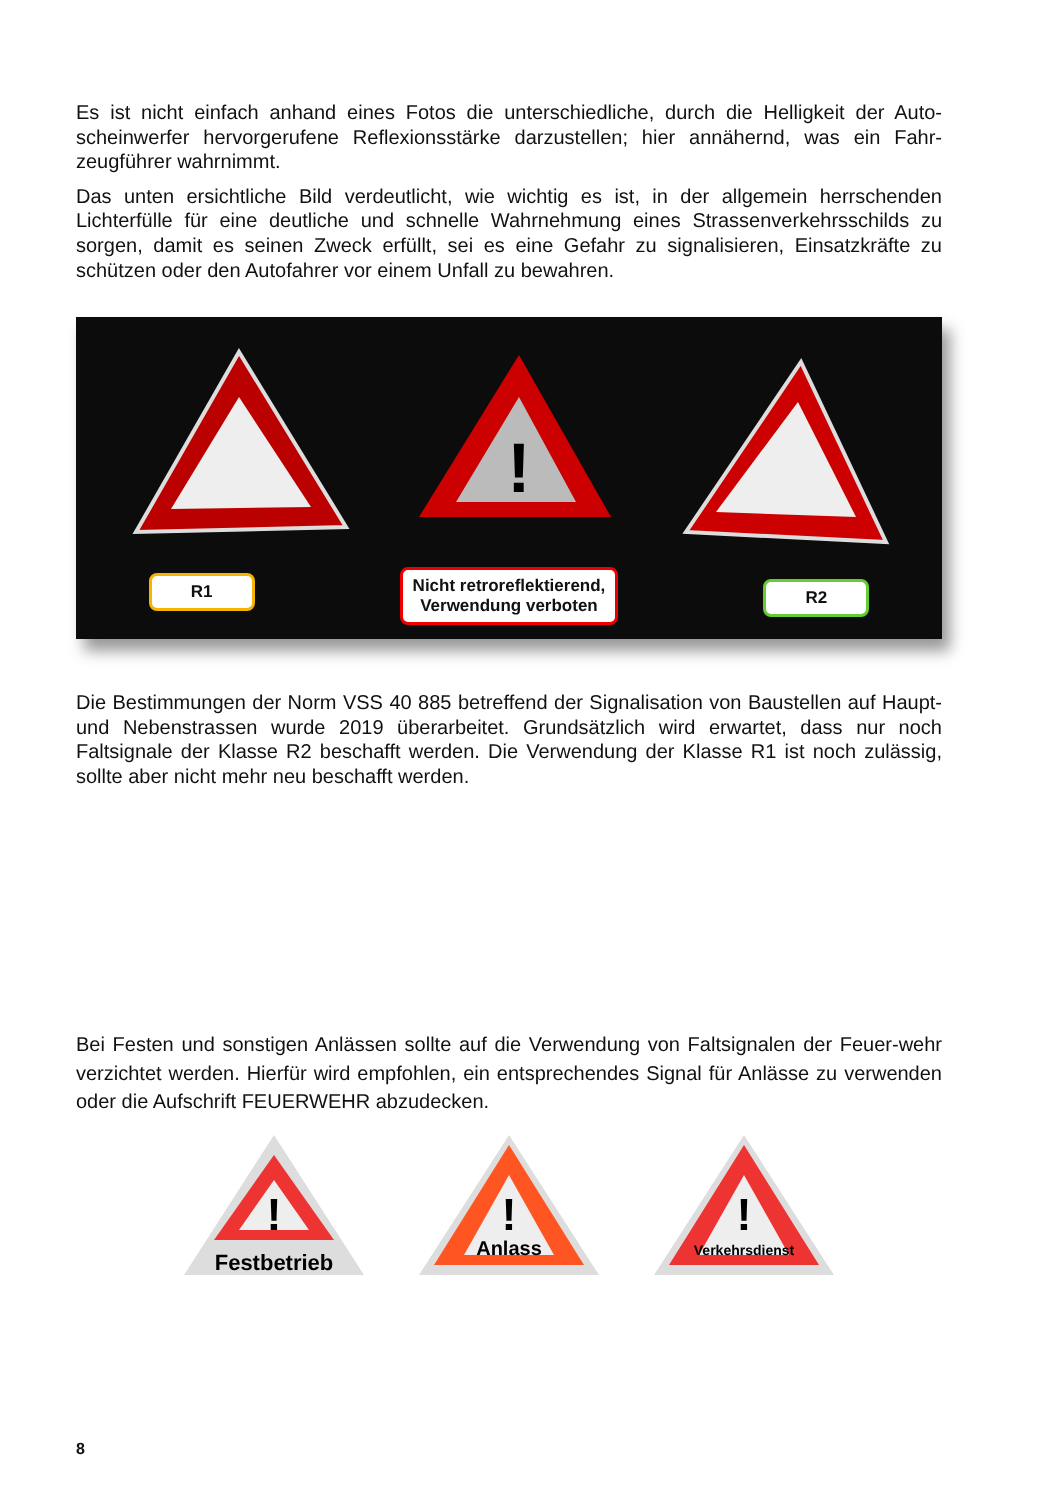Es ist nicht einfach anhand eines Fotos die unterschiedliche, durch die Helligkeit der Auto-scheinwerfer hervorgerufene Reflexionsstärke darzustellen; hier annähernd, was ein Fahr-zeugführer wahrnimmt.
Das unten ersichtliche Bild verdeutlicht, wie wichtig es ist, in der allgemein herrschenden Lichterfülle für eine deutliche und schnelle Wahrnehmung eines Strassenverkehrsschilds zu sorgen, damit es seinen Zweck erfüllt, sei es eine Gefahr zu signalisieren, Einsatzkräfte zu schützen oder den Autofahrer vor einem Unfall zu bewahren.
!
R1
Nicht retroreflektierend,
Verwendung verboten
R2
Die Bestimmungen der Norm VSS 40 885 betreffend der Signalisation von Baustellen auf Haupt- und Nebenstrassen wurde 2019 überarbeitet. Grundsätzlich wird erwartet, dass nur noch Faltsignale der Klasse R2 beschafft werden. Die Verwendung der Klasse R1 ist noch zulässig, sollte aber nicht mehr neu beschafft werden.
Bei Festen und sonstigen Anlässen sollte auf die Verwendung von Faltsignalen der Feuer-wehr verzichtet werden. Hierfür wird empfohlen, ein entsprechendes Signal für Anlässe zu verwenden oder die Aufschrift FEUERWEHR abzudecken.
!
Festbetrieb
!
Anlass
!
Verkehrsdienst
8